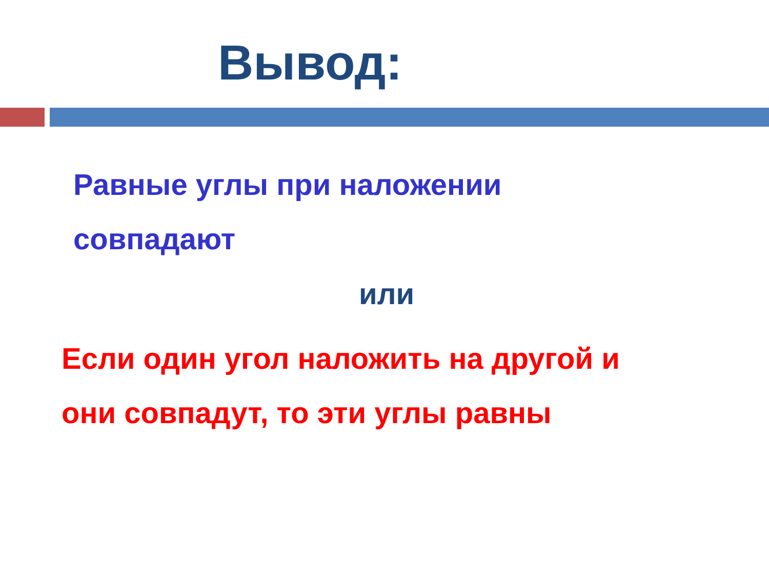Вывод:
Равные углы при наложении
совпадают
или
Если один угол наложить на другой и
они совпадут, то эти углы равны